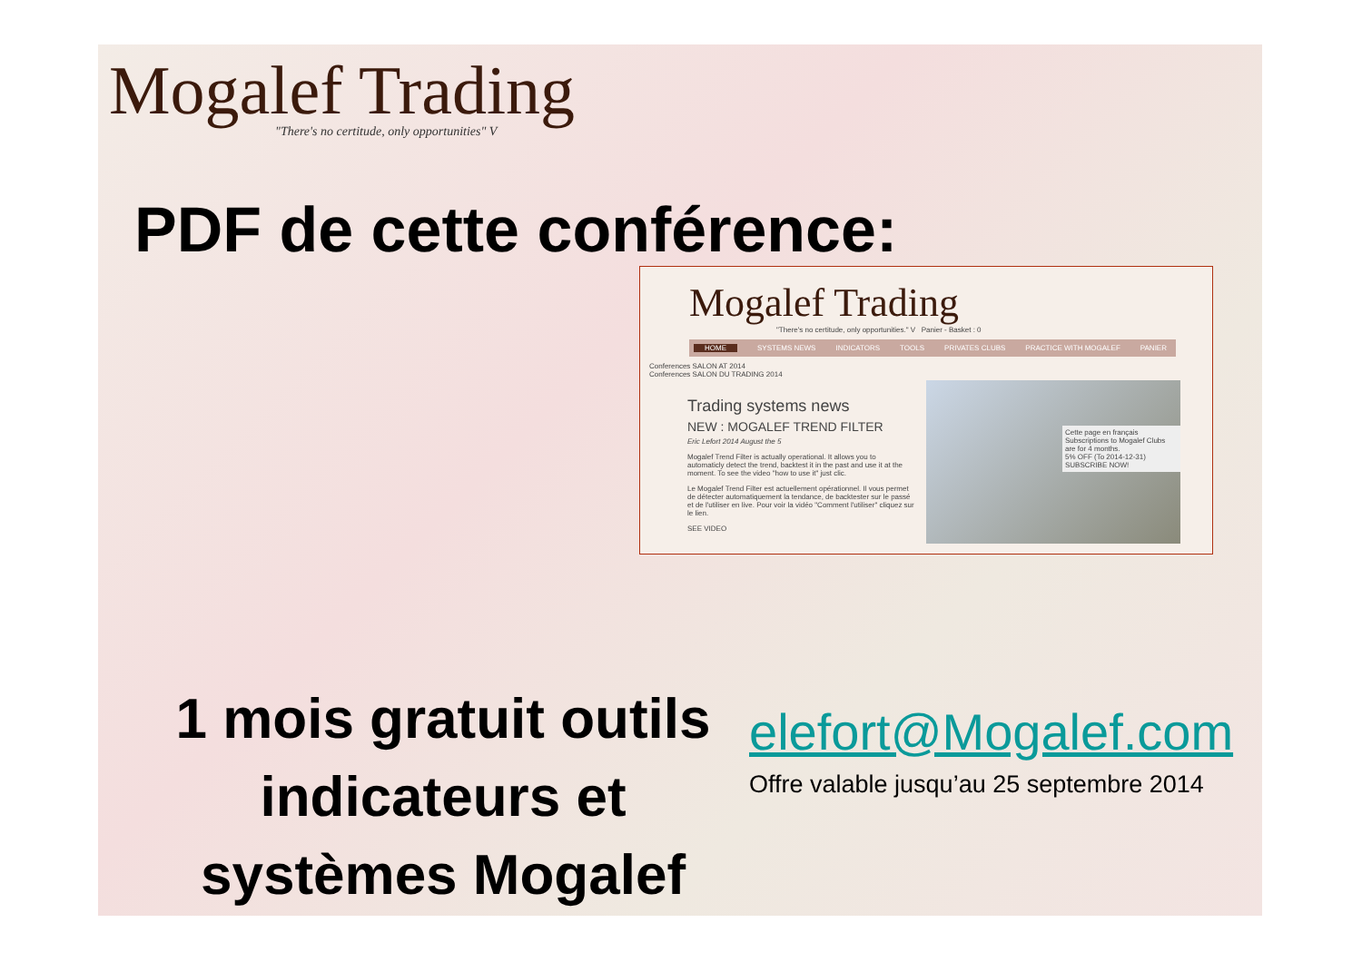Mogalef Trading
"There's no certitude, only opportunities" V
PDF de cette conférence:
Mogalef Trading
"There's no certitude, only opportunities." V Panier - Basket : 0
HOME SYSTEMS NEWS INDICATORS TOOLS PRIVATES CLUBS PRACTICE WITH MOGALEF PANIER
Conferences SALON AT 2014
Conferences SALON DU TRADING 2014
Trading systems news
NEW : MOGALEF TREND FILTER
Eric Lefort 2014 August the 5
Mogalef Trend Filter is actually operational. It allows you to automaticly detect the trend, backtest it in the past and use it at the moment. To see the video "how to use it" just clic.
Le Mogalef Trend Filter est actuellement opérationnel. Il vous permet de détecter automatiquement la tendance, de backtester sur le passé et de l'utiliser en live. Pour voir la vidéo "Comment l'utiliser" cliquez sur le lien.
SEE VIDEO
Cette page en français
Subscriptions to Mogalef Clubs are for 4 months.
5% OFF (To 2014-12-31)
SUBSCRIBE NOW!
1 mois gratuit outils
indicateurs et
systèmes Mogalef
elefort@Mogalef.com
Offre valable jusqu’au 25 septembre 2014